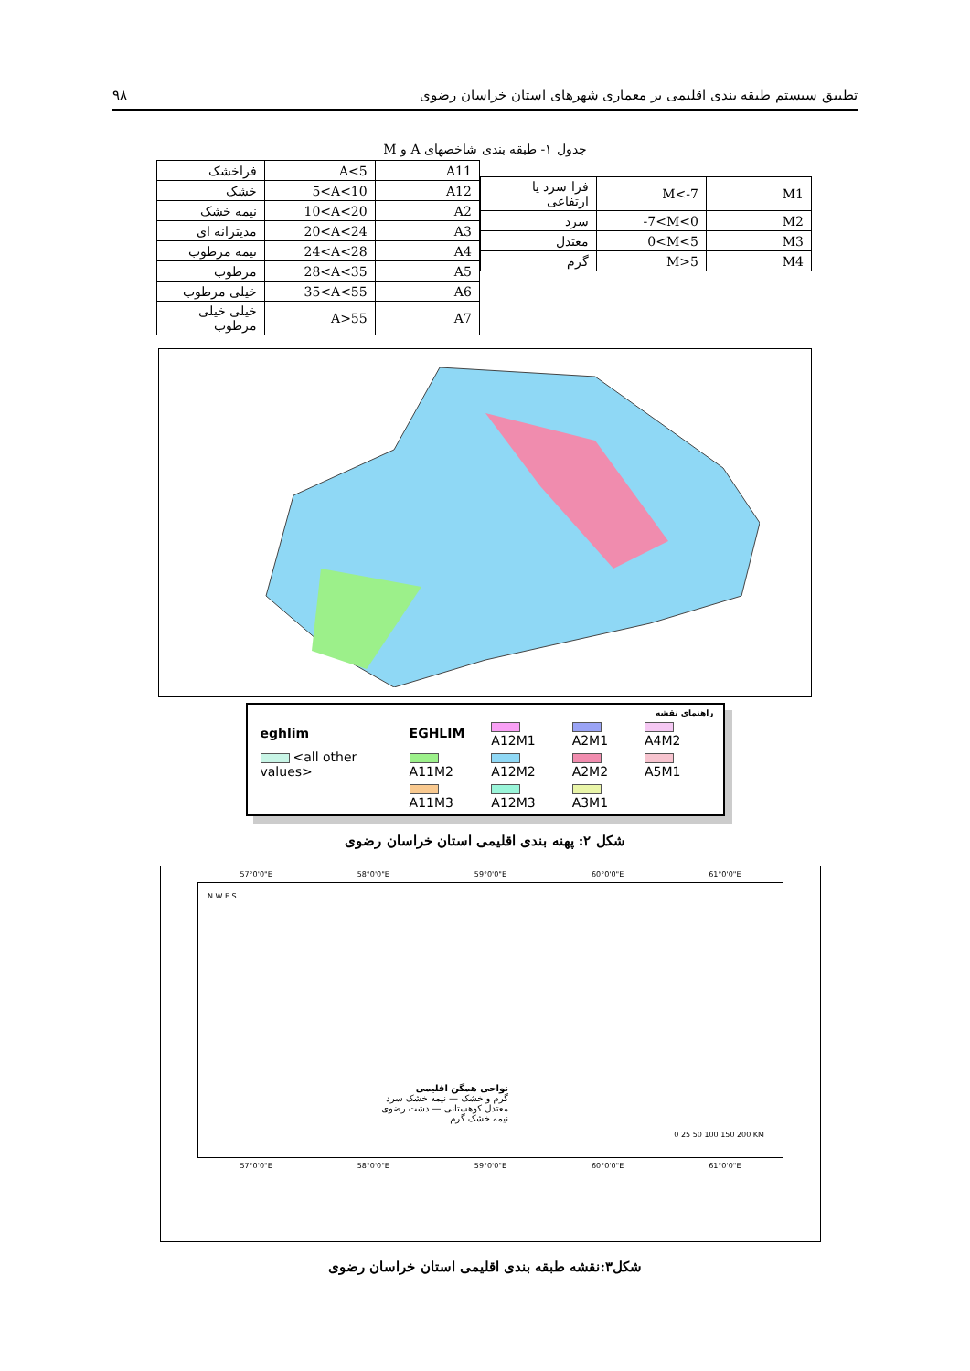تطبیق سیستم طبقه بندی اقلیمی بر معماری شهرهای استان خراسان رضوی ۹۸
جدول ۱- طبقه بندی شاخصهای A و M
| فراخشک | A<5 | A11 |
| خشک | 5<A<10 | A12 |
| نیمه خشک | 10<A<20 | A2 |
| مدیترانه ای | 20<A<24 | A3 |
| نیمه مرطوب | 24<A<28 | A4 |
| مرطوب | 28<A<35 | A5 |
| خیلی مرطوب | 35<A<55 | A6 |
| خیلی خیلی مرطوب | A>55 | A7 |
| فرا سرد یا ارتفاعی | M<-7 | M1 |
| سرد | -7<M<0 | M2 |
| معتدل | 0<M<5 | M3 |
| گرم | M>5 | M4 |
راهنمای نقشه
| eghlim | EGHLIM | A12M1 | A2M1 | A4M2 |
| <all other values> | A11M2 | A12M2 | A2M2 | A5M1 |
| | A11M3 | A12M3 | A3M1 | |
شکل ۲: پهنه بندی اقلیمی استان خراسان رضوی
57°0'0"E 58°0'0"E 59°0'0"E 60°0'0"E 61°0'0"E
N W E S
نواحی همگن اقلیمی
گرم و خشک — نیمه خشک سرد
معتدل کوهستانی — دشت رضوی
نیمه خشک گرم
0 25 50 100 150 200 KM
57°0'0"E 58°0'0"E 59°0'0"E 60°0'0"E 61°0'0"E
شکل۳:نقشه طبقه بندی اقلیمی استان خراسان رضوی